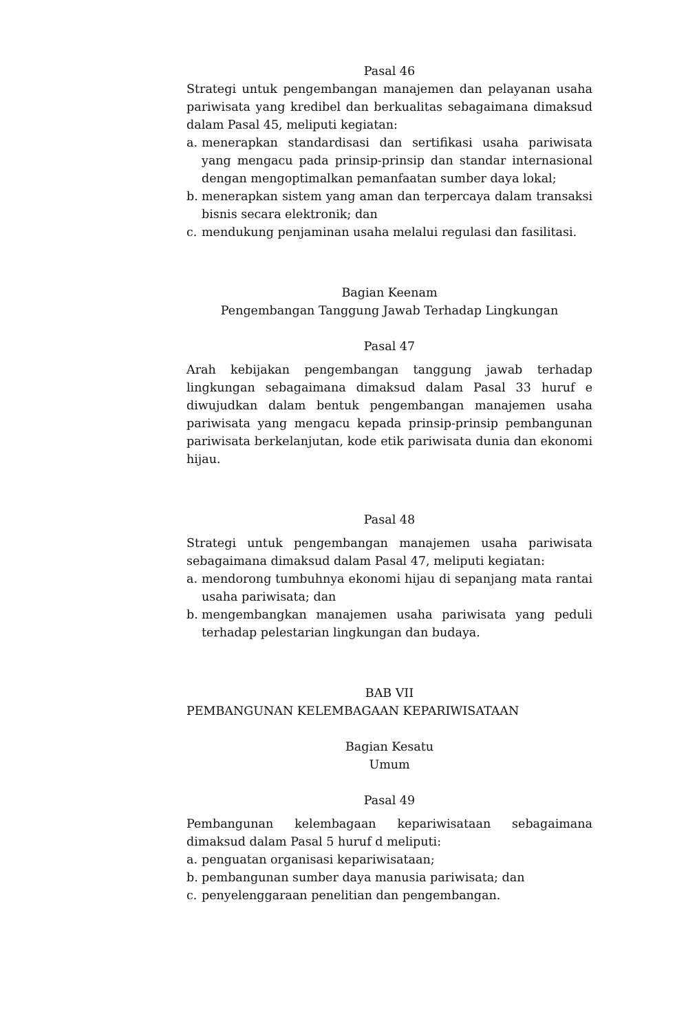Pasal 46
Strategi untuk pengembangan manajemen dan pelayanan usaha pariwisata yang kredibel dan berkualitas sebagaimana dimaksud dalam Pasal 45, meliputi kegiatan:
a. menerapkan standardisasi dan sertifikasi usaha pariwisata yang mengacu pada prinsip-prinsip dan standar internasional dengan mengoptimalkan pemanfaatan sumber daya lokal;
b. menerapkan sistem yang aman dan terpercaya dalam transaksi bisnis secara elektronik; dan
c. mendukung penjaminan usaha melalui regulasi dan fasilitasi.
Bagian Keenam
Pengembangan Tanggung Jawab Terhadap Lingkungan
Pasal 47
Arah kebijakan pengembangan tanggung jawab terhadap lingkungan sebagaimana dimaksud dalam Pasal 33 huruf e diwujudkan dalam bentuk pengembangan manajemen usaha pariwisata yang mengacu kepada prinsip-prinsip pembangunan pariwisata berkelanjutan, kode etik pariwisata dunia dan ekonomi hijau.
Pasal 48
Strategi untuk pengembangan manajemen usaha pariwisata sebagaimana dimaksud dalam Pasal 47, meliputi kegiatan:
a. mendorong tumbuhnya ekonomi hijau di sepanjang mata rantai usaha pariwisata; dan
b. mengembangkan manajemen usaha pariwisata yang peduli terhadap pelestarian lingkungan dan budaya.
BAB VII
PEMBANGUNAN KELEMBAGAAN KEPARIWISATAAN
Bagian Kesatu
Umum
Pasal 49
Pembangunan kelembagaan kepariwisataan sebagaimana dimaksud dalam Pasal 5 huruf d meliputi:
a. penguatan organisasi kepariwisataan;
b. pembangunan sumber daya manusia pariwisata; dan
c. penyelenggaraan penelitian dan pengembangan.